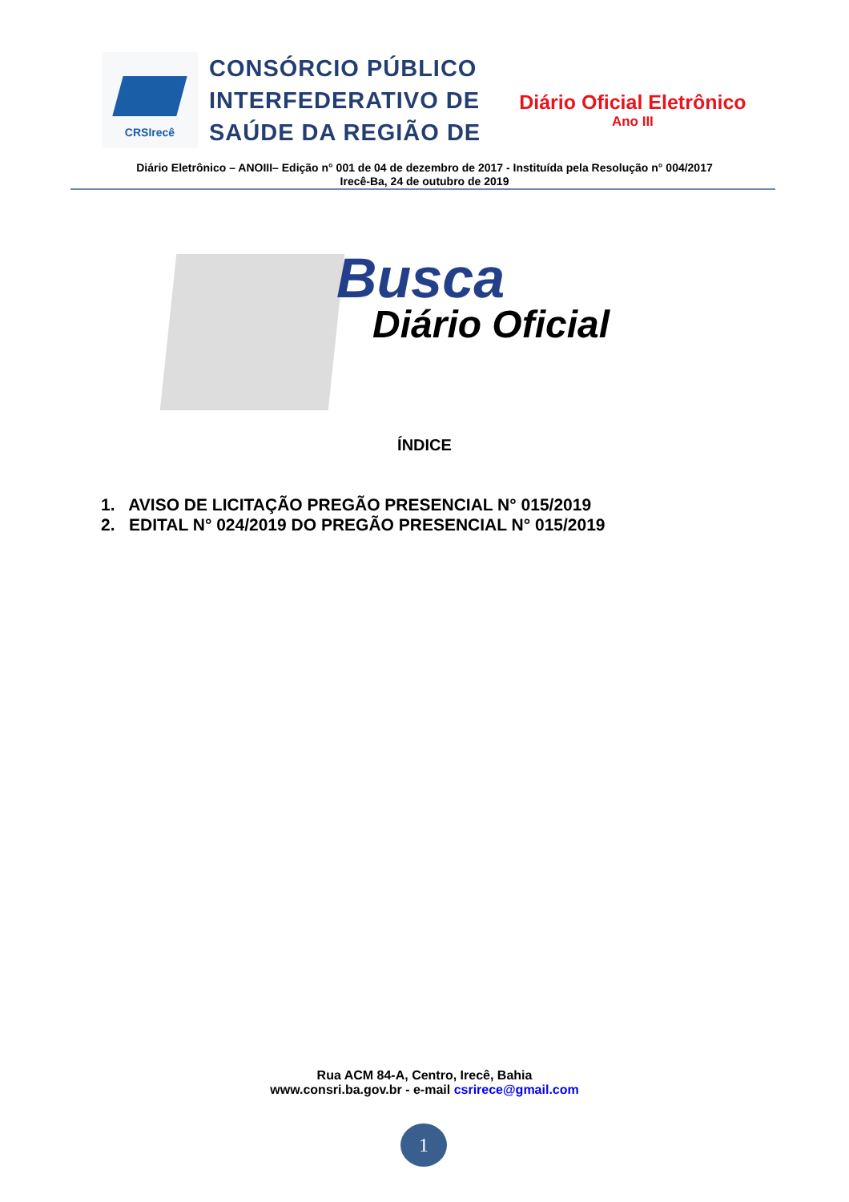CRSIrecê
CONSÓRCIO PÚBLICO
INTERFEDERATIVO DE
SAÚDE DA REGIÃO DE
Diário Oficial Eletrônico
Ano III
Diário Eletrônico – ANOIII– Edição n° 001 de 04 de dezembro de 2017 - Instituída pela Resolução n° 004/2017
Irecê-Ba, 24 de outubro de 2019
Busca
Diário Oficial
ÍNDICE
1. AVISO DE LICITAÇÃO PREGÃO PRESENCIAL N° 015/2019
2. EDITAL N° 024/2019 DO PREGÃO PRESENCIAL N° 015/2019
Rua ACM 84-A, Centro, Irecê, Bahia
www.consri.ba.gov.br - e-mail csrirece@gmail.com
1